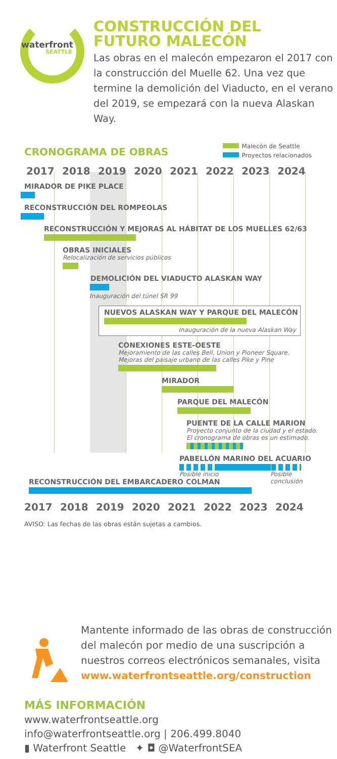waterfront
SEATTLE
CONSTRUCCIÓN DEL
FUTURO MALECÓN
Las obras en el malecón empezaron el 2017 con la construcción del Muelle 62. Una vez que termine la demolición del Viaducto, en el verano del 2019, se empezará con la nueva Alaskan Way.
CRONOGRAMA DE OBRAS
Malecón de Seattle
Proyectos relacionados
2017 2018 2019 2020 2021 2022 2023 2024
MIRADOR DE PIKE PLACE
RECONSTRUCCIÓN DEL ROMPEOLAS
RECONSTRUCCIÓN Y MEJORAS AL HÁBITAT DE LOS MUELLES 62/63
OBRAS INICIALES
Relocalización de servicios públicos
DEMOLICIÓN DEL VIADUCTO ALASKAN WAY
Inauguración del túnel SR 99
NUEVOS ALASKAN WAY Y PARQUE DEL MALECÓN
Inauguración de la nueva Alaskan Way
CONEXIONES ESTE-OESTE
Mejoramiento de las calles Bell, Union y Pioneer Square.
Mejoras del paisaje urbano de las calles Pike y Pine
MIRADOR
PARQUE DEL MALECÓN
PUENTE DE LA CALLE MARION
Proyecto conjunto de la ciudad y el estado.
El cronograma de obras es un estimado.
PABELLÓN MARINO DEL ACUARIO
Posible inicio Posible
conclusión
RECONSTRUCCIÓN DEL EMBARCADERO COLMAN
2017 2018 2019 2020 2021 2022 2023 2024
AVISO: Las fechas de las obras están sujetas a cambios.
Mantente informado de las obras de construcción del malecón por medio de una suscripción a nuestros correos electrónicos semanales, visita
www.waterfrontseattle.org/construction
MÁS INFORMACIÓN
www.waterfrontseattle.org
info@waterfrontseattle.org | 206.499.8040
▮ Waterfront Seattle ✦ ◘ @WaterfrontSEA